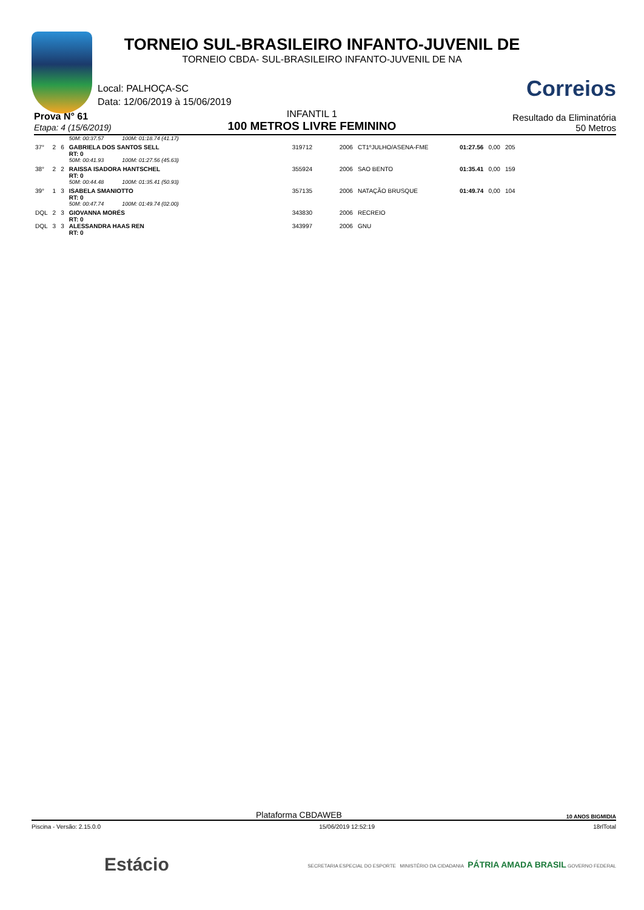TORNEIO SUL-BRASILEIRO INFANTO-JUVENIL DE
TORNEIO CBDA- SUL-BRASILEIRO INFANTO-JUVENIL DE NA
Correios
Local: PALHOÇA-SC
Data: 12/06/2019 à 15/06/2019
Prova N° 61
Etapa: 4 (15/6/2019)
INFANTIL 1
100 METROS LIVRE FEMININO
Resultado da Eliminatória
50 Metros
| | | | 50M: 00:37.57 100M: 01:18.74 (41.17) | | | | | | |
| 37° | 2 | 6 | GABRIELA DOS SANTOS SELL RT: 0 | 319712 | 2006 | CT1ºJULHO/ASENA-FME | 01:27.56 | 0,00 | 205 |
| | | | 50M: 00:41.93 100M: 01:27.56 (45.63) | | | | | | |
| 38° | 2 | 2 | RAISSA ISADORA HANTSCHEL RT: 0 | 355924 | 2006 | SAO BENTO | 01:35.41 | 0,00 | 159 |
| | | | 50M: 00:44.48 100M: 01:35.41 (50.93) | | | | | | |
| 39° | 1 | 3 | ISABELA SMANIOTTO RT: 0 | 357135 | 2006 | NATAÇÃO BRUSQUE | 01:49.74 | 0,00 | 104 |
| | | | 50M: 00:47.74 100M: 01:49.74 (02.00) | | | | | | |
| DQL | 2 | 3 | GIOVANNA MORÉS RT: 0 | 343830 | 2006 | RECREIO | | | |
| DQL | 3 | 3 | ALESSANDRA HAAS REN RT: 0 | 343997 | 2006 | GNU | | | |
Plataforma CBDAWEB 10 ANOS BIGMIDIA
Piscina - Versão: 2.15.0.0 15/06/2019 12:52:19 18rlTotal
Estácio SECRETARIA ESPECIAL DO ESPORTE MINISTÉRIO DA CIDADANIA PÁTRIA AMADA BRASIL GOVERNO FEDERAL